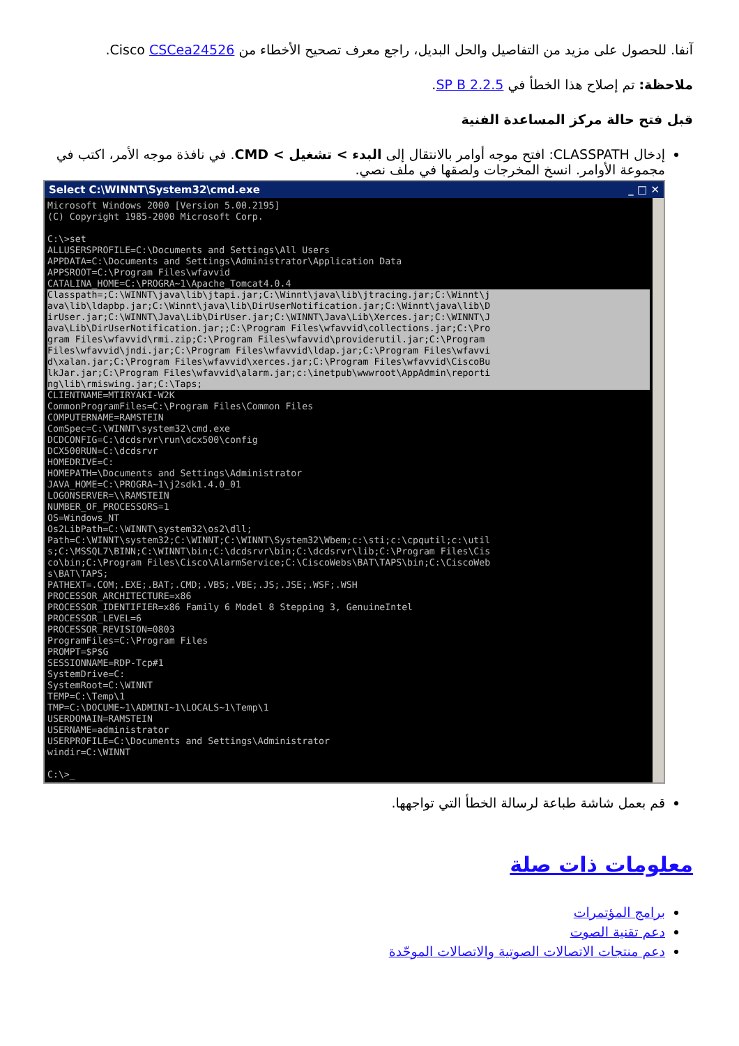آنفا. للحصول على مزيد من التفاصيل والحل البديل، راجع معرف تصحيح الأخطاء من Cisco CSCea24526.
ملاحظة: تم إصلاح هذا الخطأ في SP B 2.2.5.
قبل فتح حالة مركز المساعدة الفنية
إدخال CLASSPATH: افتح موجه أوامر بالانتقال إلى البدء > تشغيل > CMD. في نافذة موجه الأمر، اكتب في مجموعة الأوامر. انسخ المخرجات ولصقها في ملف نصي.
Select C:\WINNT\System32\cmd.exe _ □ ✕
Microsoft Windows 2000 [Version 5.00.2195]
(C) Copyright 1985-2000 Microsoft Corp.

C:\>set
ALLUSERSPROFILE=C:\Documents and Settings\All Users
APPDATA=C:\Documents and Settings\Administrator\Application Data
APPSROOT=C:\Program Files\wfavvid
CATALINA_HOME=C:\PROGRA~1\Apache_Tomcat4.0.4
Classpath=;C:\WINNT\java\lib\jtapi.jar;C:\Winnt\java\lib\jtracing.jar;C:\Winnt\j
ava\lib\ldapbp.jar;C:\Winnt\java\lib\DirUserNotification.jar;C:\Winnt\java\lib\D
irUser.jar;C:\WINNT\Java\Lib\DirUser.jar;C:\WINNT\Java\Lib\Xerces.jar;C:\WINNT\J
ava\Lib\DirUserNotification.jar;;C:\Program Files\wfavvid\collections.jar;C:\Pro
gram Files\wfavvid\rmi.zip;C:\Program Files\wfavvid\providerutil.jar;C:\Program
Files\wfavvid\jndi.jar;C:\Program Files\wfavvid\ldap.jar;C:\Program Files\wfavvi
d\xalan.jar;C:\Program Files\wfavvid\xerces.jar;C:\Program Files\wfavvid\CiscoBu
lkJar.jar;C:\Program Files\wfavvid\alarm.jar;c:\inetpub\wwwroot\AppAdmin\reporti
ng\lib\rmiswing.jar;C:\Taps; CLIENTNAME=MTIRYAKI-W2K
CommonProgramFiles=C:\Program Files\Common Files
COMPUTERNAME=RAMSTEIN
ComSpec=C:\WINNT\system32\cmd.exe
DCDCONFIG=C:\dcdsrvr\run\dcx500\config
DCX500RUN=C:\dcdsrvr
HOMEDRIVE=C:
HOMEPATH=\Documents and Settings\Administrator
JAVA_HOME=C:\PROGRA~1\j2sdk1.4.0_01
LOGONSERVER=\\RAMSTEIN
NUMBER_OF_PROCESSORS=1
OS=Windows_NT
Os2LibPath=C:\WINNT\system32\os2\dll;
Path=C:\WINNT\system32;C:\WINNT;C:\WINNT\System32\Wbem;c:\sti;c:\cpqutil;c:\util
s;C:\MSSQL7\BINN;C:\WINNT\bin;C:\dcdsrvr\bin;C:\dcdsrvr\lib;C:\Program Files\Cis
co\bin;C:\Program Files\Cisco\AlarmService;C:\CiscoWebs\BAT\TAPS\bin;C:\CiscoWeb
s\BAT\TAPS;
PATHEXT=.COM;.EXE;.BAT;.CMD;.VBS;.VBE;.JS;.JSE;.WSF;.WSH
PROCESSOR_ARCHITECTURE=x86
PROCESSOR_IDENTIFIER=x86 Family 6 Model 8 Stepping 3, GenuineIntel
PROCESSOR_LEVEL=6
PROCESSOR_REVISION=0803
ProgramFiles=C:\Program Files
PROMPT=$P$G
SESSIONNAME=RDP-Tcp#1
SystemDrive=C:
SystemRoot=C:\WINNT
TEMP=C:\Temp\1
TMP=C:\DOCUME~1\ADMINI~1\LOCALS~1\Temp\1
USERDOMAIN=RAMSTEIN
USERNAME=administrator
USERPROFILE=C:\Documents and Settings\Administrator
windir=C:\WINNT

C:\>_
قم بعمل شاشة طباعة لرسالة الخطأ التي تواجهها.
معلومات ذات صلة
برامج المؤتمرات
دعم تقنية الصوت
دعم منتجات الاتصالات الصوتية والاتصالات الموحّدة